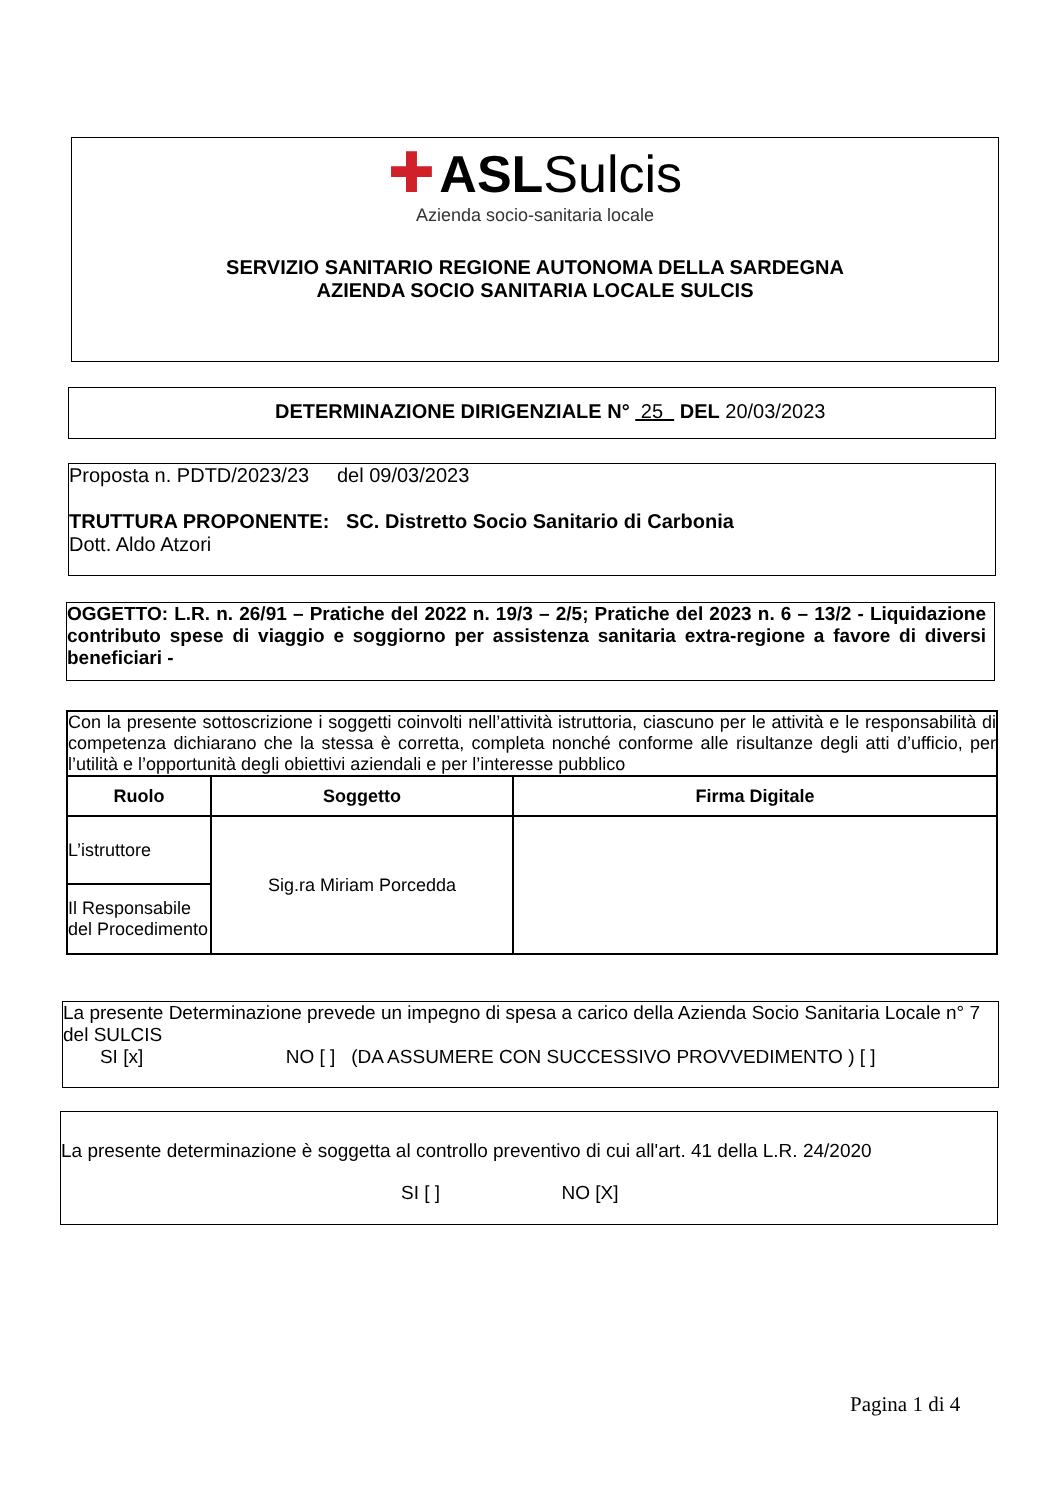✚ ASL Sulcis
Azienda socio-sanitaria locale
SERVIZIO SANITARIO REGIONE AUTONOMA DELLA SARDEGNA
AZIENDA SOCIO SANITARIA LOCALE SULCIS
DETERMINAZIONE DIRIGENZIALE N° 25 DEL 20/03/2023
Proposta n. PDTD/2023/23 del 09/03/2023
TRUTTURA PROPONENTE: SC. Distretto Socio Sanitario di Carbonia
Dott. Aldo Atzori
OGGETTO: L.R. n. 26/91 – Pratiche del 2022 n. 19/3 – 2/5; Pratiche del 2023 n. 6 – 13/2 - Liquidazione contributo spese di viaggio e soggiorno per assistenza sanitaria extra-regione a favore di diversi beneficiari -
| Con la presente sottoscrizione i soggetti coinvolti nell’attività istruttoria, ciascuno per le attività e le responsabilità di competenza dichiarano che la stessa è corretta, completa nonché conforme alle risultanze degli atti d’ufficio, per l’utilità e l’opportunità degli obiettivi aziendali e per l’interesse pubblico | | |
| Ruolo | Soggetto | Firma Digitale |
| L’istruttore | Sig.ra Miriam Porcedda | |
| Il Responsabile del Procedimento | | |
La presente Determinazione prevede un impegno di spesa a carico della Azienda Socio Sanitaria Locale n° 7 del SULCIS
SI [x] NO [ ] (DA ASSUMERE CON SUCCESSIVO PROVVEDIMENTO ) [ ]
La presente determinazione è soggetta al controllo preventivo di cui all'art. 41 della L.R. 24/2020
SI [ ] NO [X]
Pagina 1 di 4